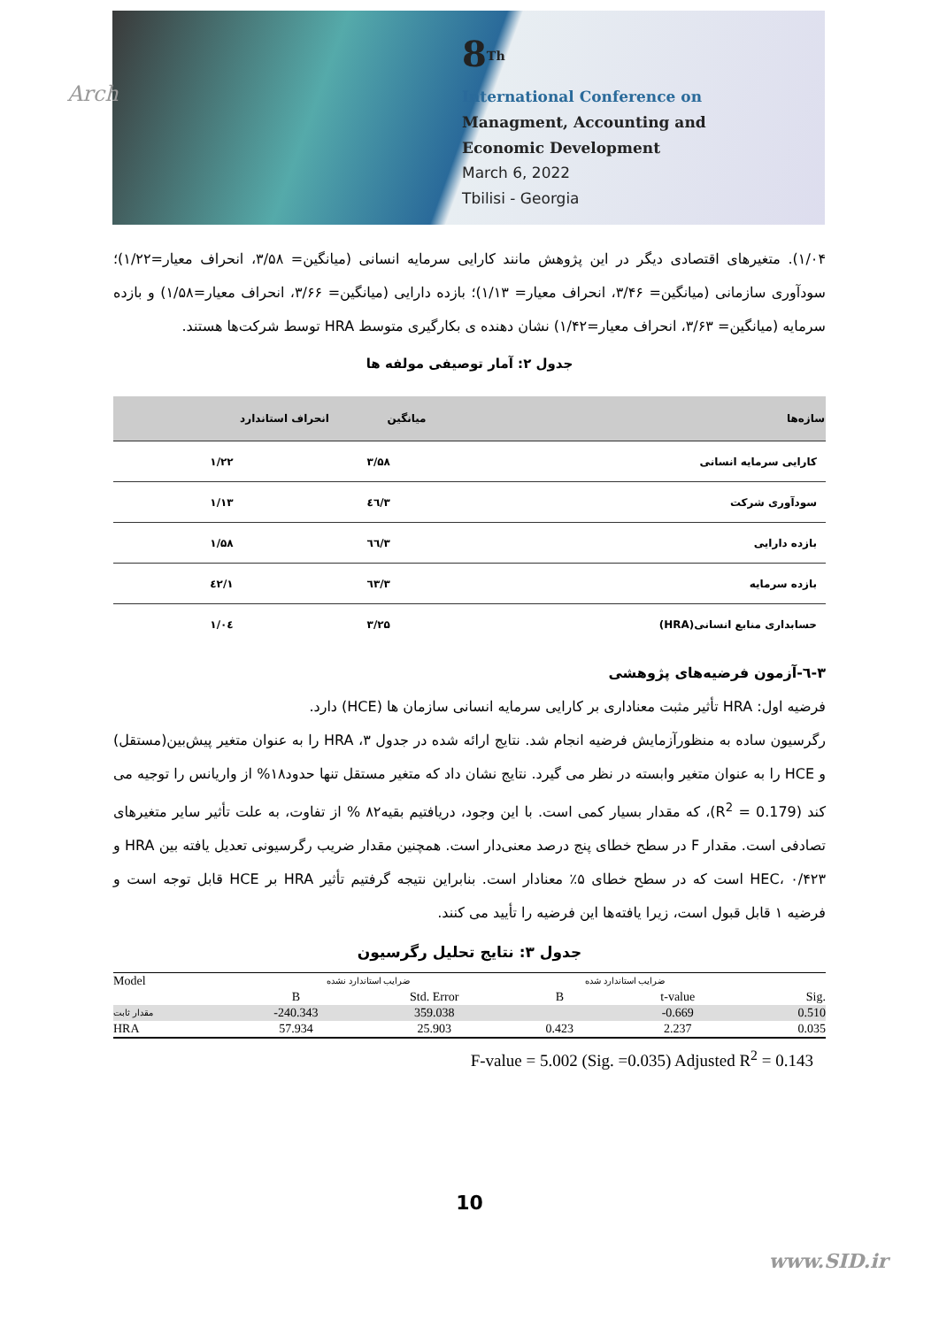Arch
8<sup>Th</sup>
International Conference on
Managment, Accounting and
Economic Development
March 6, 2022
Tbilisi - Georgia
۱/۰۴). متغیرهای اقتصادی دیگر در این پژوهش مانند کارایی سرمایه انسانی (میانگین= ۳/۵۸، انحراف معیار=۱/۲۲)؛ سودآوری سازمانی (میانگین= ۳/۴۶، انحراف معیار= ۱/۱۳)؛ بازده دارایی (میانگین= ۳/۶۶، انحراف معیار=۱/۵۸) و بازده سرمایه (میانگین= ۳/۶۳، انحراف معیار=۱/۴۲) نشان دهنده ی بکارگیری متوسط HRA توسط شرکت‌ها هستند.
جدول ۲: آمار توصیفی مولفه ها
| سازه‌ها | میانگین | انحراف استاندارد |
| --- | --- | --- |
| کارایی سرمایه انسانی | ۳/۵۸ | ۱/۲۲ |
| سودآوری شرکت | ۳/٤٦ | ۱/۱۳ |
| بازده دارایی | ۳/٦٦ | ۱/۵۸ |
| بازده سرمایه | ۳/٦۳ | ۱/٤۲ |
| حسابداری منابع انسانی(HRA) | ۳/۲۵ | ۱/۰٤ |
۳-٦-آزمون فرضیه‌های پژوهشی
فرضیه اول: HRA تأثیر مثبت معناداری بر کارایی سرمایه انسانی سازمان ها (HCE) دارد.
رگرسیون ساده به منظورآزمایش فرضیه انجام شد. نتایج ارائه شده در جدول ۳، HRA را به عنوان متغیر پیش‌بین(مستقل) و HCE را به عنوان متغیر وابسته در نظر می گیرد. نتایج نشان داد که متغیر مستقل تنها حدود۱۸% از واریانس را توجیه می کند (R<sup>2</sup> = 0.179)، که مقدار بسیار کمی است. با این وجود، دریافتیم بقیه۸۲ % از تفاوت، به علت تأثیر سایر متغیرهای تصادفی است. مقدار F در سطح خطای پنج درصد معنی‌دار است. همچنین مقدار ضریب رگرسیونی تعدیل یافته بین HRA و HEC، ۰/۴۲۳ است که در سطح خطای ۵٪ معنادار است. بنابراین نتیجه گرفتیم تأثیر HRA بر HCE قابل توجه است و فرضیه ۱ قابل قبول است، زیرا یافته‌ها این فرضیه را تأیید می کنند.
جدول ۳: نتایج تحلیل رگرسیون
| Model | ضرایب استاندارد نشده | | ضرایب استاندارد شده | | |
| --- | --- | --- | --- | --- | --- |
| | B | Std. Error | B | t-value | Sig. |
| مقدار ثابت | -240.343 | 359.038 | | -0.669 | 0.510 |
| HRA | 57.934 | 25.903 | 0.423 | 2.237 | 0.035 |
F-value = 5.002 (Sig. =0.035) Adjusted R<sup>2</sup> = 0.143
10
www.SID.ir